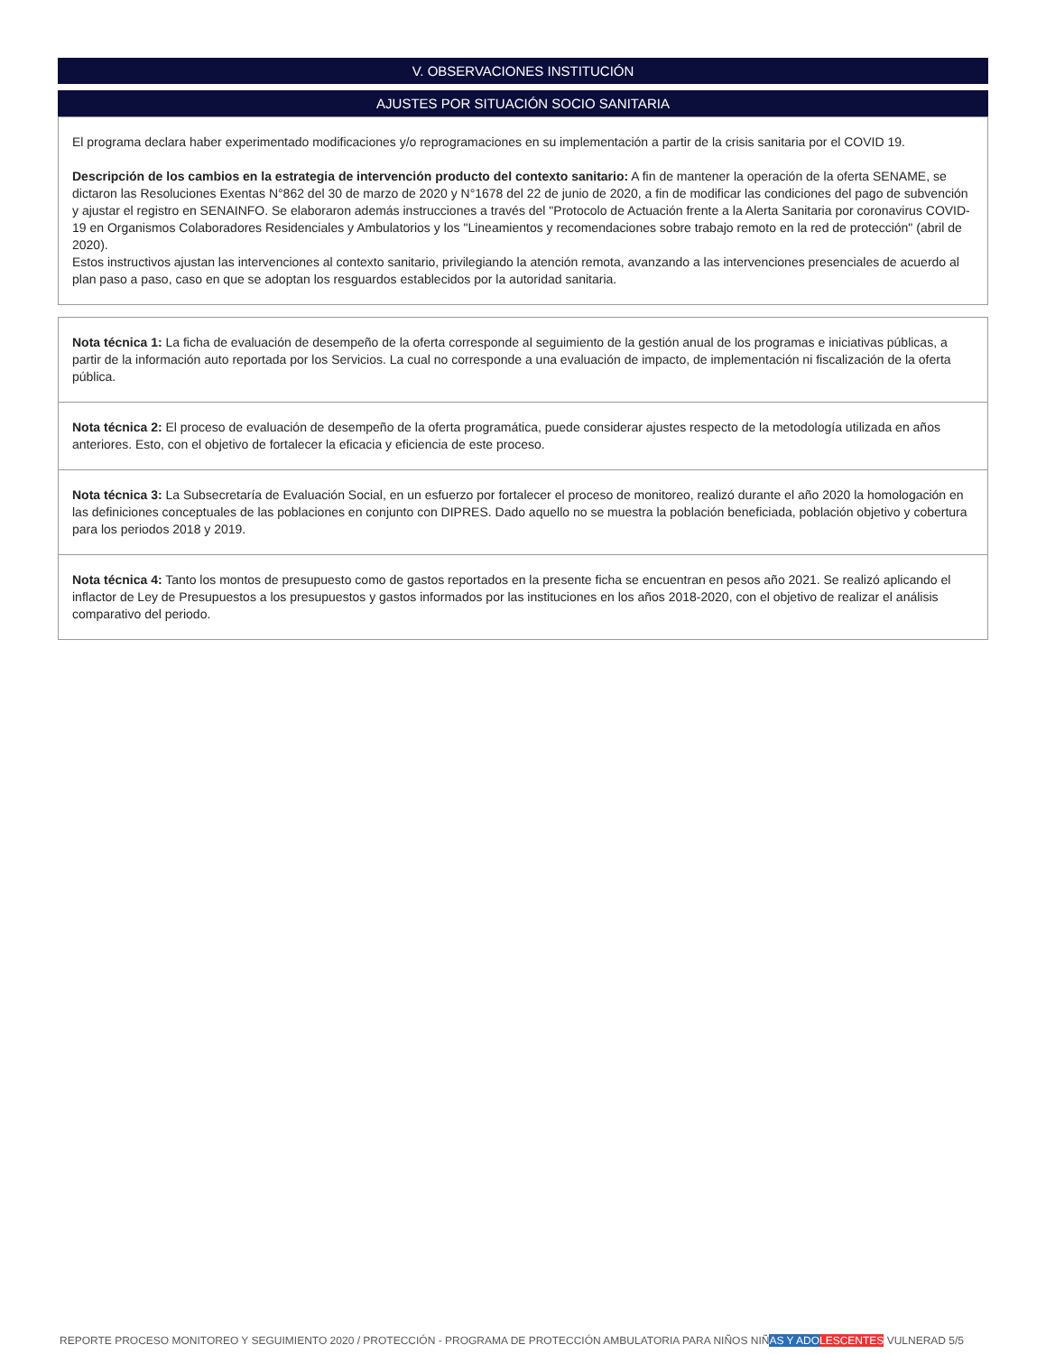V. OBSERVACIONES INSTITUCIÓN
AJUSTES POR SITUACIÓN SOCIO SANITARIA
El programa declara haber experimentado modificaciones y/o reprogramaciones en su implementación a partir de la crisis sanitaria por el COVID 19.
Descripción de los cambios en la estrategia de intervención producto del contexto sanitario: A fin de mantener la operación de la oferta SENAME, se dictaron las Resoluciones Exentas N°862 del 30 de marzo de 2020 y N°1678 del 22 de junio de 2020, a fin de modificar las condiciones del pago de subvención y ajustar el registro en SENAINFO. Se elaboraron además instrucciones a través del "Protocolo de Actuación frente a la Alerta Sanitaria por coronavirus COVID-19 en Organismos Colaboradores Residenciales y Ambulatorios y los "Lineamientos y recomendaciones sobre trabajo remoto en la red de protección" (abril de 2020).
Estos instructivos ajustan las intervenciones al contexto sanitario, privilegiando la atención remota, avanzando a las intervenciones presenciales de acuerdo al plan paso a paso, caso en que se adoptan los resguardos establecidos por la autoridad sanitaria.
Nota técnica 1: La ficha de evaluación de desempeño de la oferta corresponde al seguimiento de la gestión anual de los programas e iniciativas públicas, a partir de la información auto reportada por los Servicios. La cual no corresponde a una evaluación de impacto, de implementación ni fiscalización de la oferta pública.
Nota técnica 2: El proceso de evaluación de desempeño de la oferta programática, puede considerar ajustes respecto de la metodología utilizada en años anteriores. Esto, con el objetivo de fortalecer la eficacia y eficiencia de este proceso.
Nota técnica 3: La Subsecretaría de Evaluación Social, en un esfuerzo por fortalecer el proceso de monitoreo, realizó durante el año 2020 la homologación en las definiciones conceptuales de las poblaciones en conjunto con DIPRES. Dado aquello no se muestra la población beneficiada, población objetivo y cobertura para los periodos 2018 y 2019.
Nota técnica 4: Tanto los montos de presupuesto como de gastos reportados en la presente ficha se encuentran en pesos año 2021. Se realizó aplicando el inflactor de Ley de Presupuestos a los presupuestos y gastos informados por las instituciones en los años 2018-2020, con el objetivo de realizar el análisis comparativo del periodo.
REPORTE PROCESO MONITOREO Y SEGUIMIENTO 2020 / PROTECCIÓN - PROGRAMA DE PROTECCIÓN AMBULATORIA PARA NIÑOS NIÑAS Y ADO LESCENTES VULNERAD 5/5